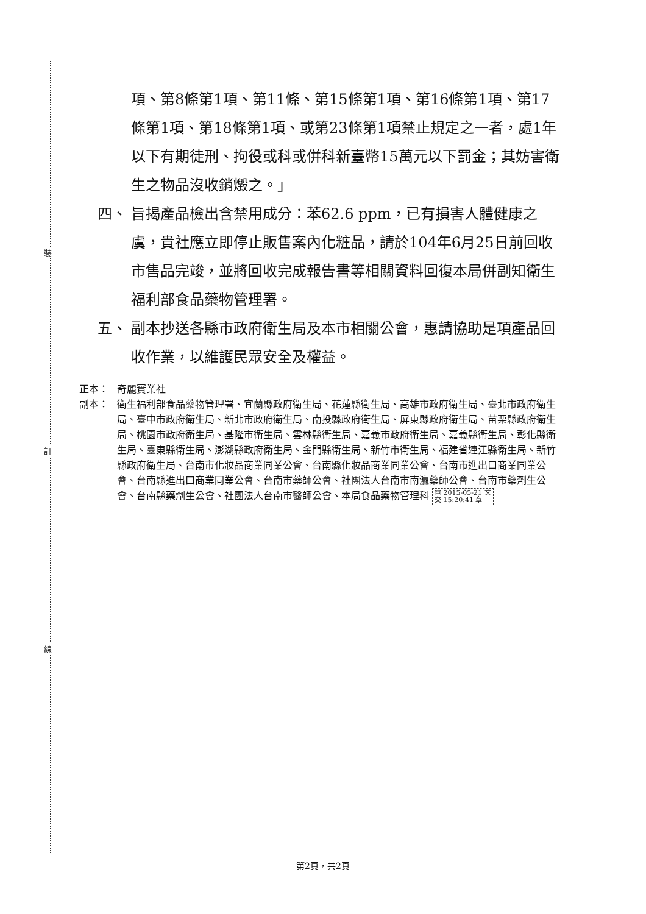裝
訂
線
項、第8條第1項、第11條、第15條第1項、第16條第1項、第17條第1項、第18條第1項、或第23條第1項禁止規定之一者，處1年以下有期徒刑、拘役或科或併科新臺幣15萬元以下罰金；其妨害衛生之物品沒收銷燬之。」
四、 旨揭產品檢出含禁用成分：苯62.6 ppm，已有損害人體健康之虞，貴社應立即停止販售案內化粧品，請於104年6月25日前回收市售品完竣，並將回收完成報告書等相關資料回復本局併副知衛生福利部食品藥物管理署。
五、 副本抄送各縣市政府衛生局及本市相關公會，惠請協助是項產品回收作業，以維護民眾安全及權益。
正本： 奇麗實業社
副本： 衛生福利部食品藥物管理署、宜蘭縣政府衛生局、花蓮縣衛生局、高雄市政府衛生局、臺北市政府衛生局、臺中市政府衛生局、新北市政府衛生局、南投縣政府衛生局、屏東縣政府衛生局、苗栗縣政府衛生局、桃園市政府衛生局、基隆市衛生局、雲林縣衛生局、嘉義市政府衛生局、嘉義縣衛生局、彰化縣衛生局、臺東縣衛生局、澎湖縣政府衛生局、金門縣衛生局、新竹市衛生局、福建省連江縣衛生局、新竹縣政府衛生局、台南市化妝品商業同業公會、台南縣化妝品商業同業公會、台南市進出口商業同業公會、台南縣進出口商業同業公會、台南市藥師公會、社團法人台南市南瀛藥師公會、台南市藥劑生公會、台南縣藥劑生公會、社團法人台南市醫師公會、本局食品藥物管理科 電 2015-05-21 文
交 15:20:41 章
第2頁，共2頁